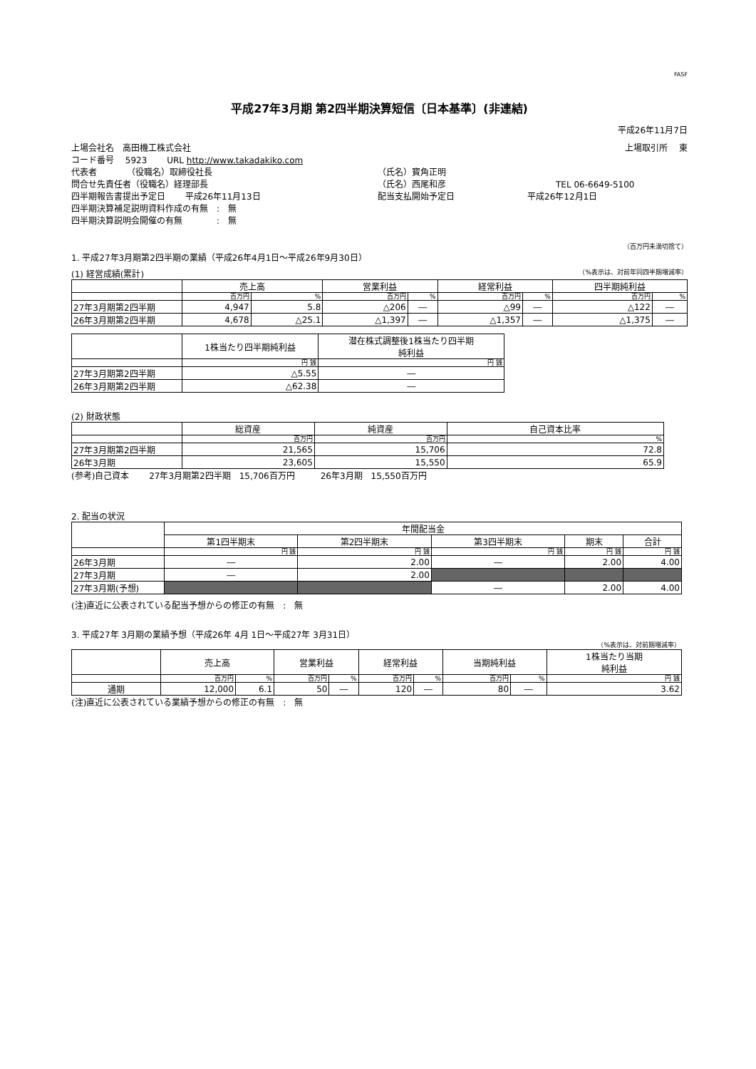FASF
平成27年3月期 第2四半期決算短信〔日本基準〕(非連結)
平成26年11月7日
上場会社名　高田機工株式会社 上場取引所　 東
コード番号　 5923　　 URL http://www.takadakiko.com
代表者　　　　（役職名）取締役社長 （氏名）寳角正明
問合せ先責任者（役職名）経理部長 （氏名）西尾和彦 TEL 06-6649-5100
四半期報告書提出予定日　　 平成26年11月13日 配当支払開始予定日 平成26年12月1日
四半期決算補足説明資料作成の有無　:　無
四半期決算説明会開催の有無　　　　:　無
（百万円未満切捨て）
1. 平成27年3月期第2四半期の業績（平成26年4月1日～平成26年9月30日）
(1) 経営成績(累計) （%表示は、対前年同四半期増減率）
| | 売上高 | | 営業利益 | | 経常利益 | | 四半期純利益 | |
| --- | --- | --- | --- | --- | --- | --- | --- | --- |
| | 百万円 | % | 百万円 | % | 百万円 | % | 百万円 | % |
| 27年3月期第2四半期 | 4,947 | 5.8 | △206 | ― | △99 | ― | △122 | ― |
| 26年3月期第2四半期 | 4,678 | △25.1 | △1,397 | ― | △1,357 | ― | △1,375 | ― |
| | 1株当たり四半期純利益 | 潜在株式調整後1株当たり四半期 純利益 |
| --- | --- | --- |
| | 円 銭 | 円 銭 |
| 27年3月期第2四半期 | △5.55 | ― |
| 26年3月期第2四半期 | △62.38 | ― |
(2) 財政状態
| | 総資産 | 純資産 | 自己資本比率 |
| --- | --- | --- | --- |
| | 百万円 | 百万円 | % |
| 27年3月期第2四半期 | 21,565 | 15,706 | 72.8 |
| 26年3月期 | 23,605 | 15,550 | 65.9 |
(参考)自己資本　　 27年3月期第2四半期　15,706百万円　　　26年3月期　15,550百万円
2. 配当の状況
| | 年間配当金 | | | | |
| --- | --- | --- | --- | --- | --- |
| | 第1四半期末 | 第2四半期末 | 第3四半期末 | 期末 | 合計 |
| | 円 銭 | 円 銭 | 円 銭 | 円 銭 | 円 銭 |
| 26年3月期 | ― | 2.00 | ― | 2.00 | 4.00 |
| 27年3月期 | ― | 2.00 | | | |
| 27年3月期(予想) | | | ― | 2.00 | 4.00 |
(注)直近に公表されている配当予想からの修正の有無　:　無
3. 平成27年 3月期の業績予想（平成26年 4月 1日～平成27年 3月31日）
（%表示は、対前期増減率）
| | 売上高 | | 営業利益 | | 経常利益 | | 当期純利益 | | 1株当たり当期 純利益 |
| --- | --- | --- | --- | --- | --- | --- | --- | --- | --- |
| | 百万円 | % | 百万円 | % | 百万円 | % | 百万円 | % | 円 銭 |
| 通期 | 12,000 | 6.1 | 50 | ― | 120 | ― | 80 | ― | 3.62 |
(注)直近に公表されている業績予想からの修正の有無　:　無